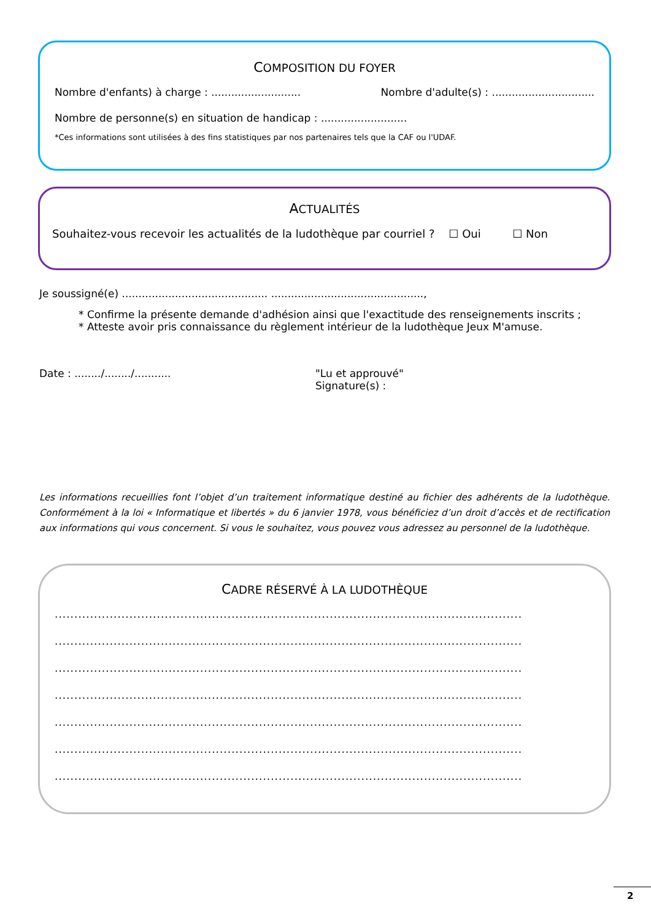COMPOSITION DU FOYER
Nombre d'enfants) à charge : ........................... Nombre d'adulte(s) : ...............................
Nombre de personne(s) en situation de handicap : ..........................
*Ces informations sont utilisées à des fins statistiques par nos partenaires tels que la CAF ou l'UDAF.
ACTUALITÉS
Souhaitez-vous recevoir les actualités de la ludothèque par courriel ? ☐ Oui ☐ Non
Je soussigné(e) ............................................ ..............................................,
* Confirme la présente demande d'adhésion ainsi que l'exactitude des renseignements inscrits ;
* Atteste avoir pris connaissance du règlement intérieur de la ludothèque Jeux M'amuse.
Date : ......../......../........... "Lu et approuvé"
Signature(s) :
Les informations recueillies font l’objet d’un traitement informatique destiné au fichier des adhérents de la ludothèque. Conformément à la loi « Informatique et libertés » du 6 janvier 1978, vous bénéficiez d’un droit d’accès et de rectification aux informations qui vous concernent. Si vous le souhaitez, vous pouvez vous adressez au personnel de la ludothèque.
CADRE RÉSERVÉ À LA LUDOTHÈQUE
.......................................................................................................................
.......................................................................................................................
.......................................................................................................................
.......................................................................................................................
.......................................................................................................................
.......................................................................................................................
.......................................................................................................................
2